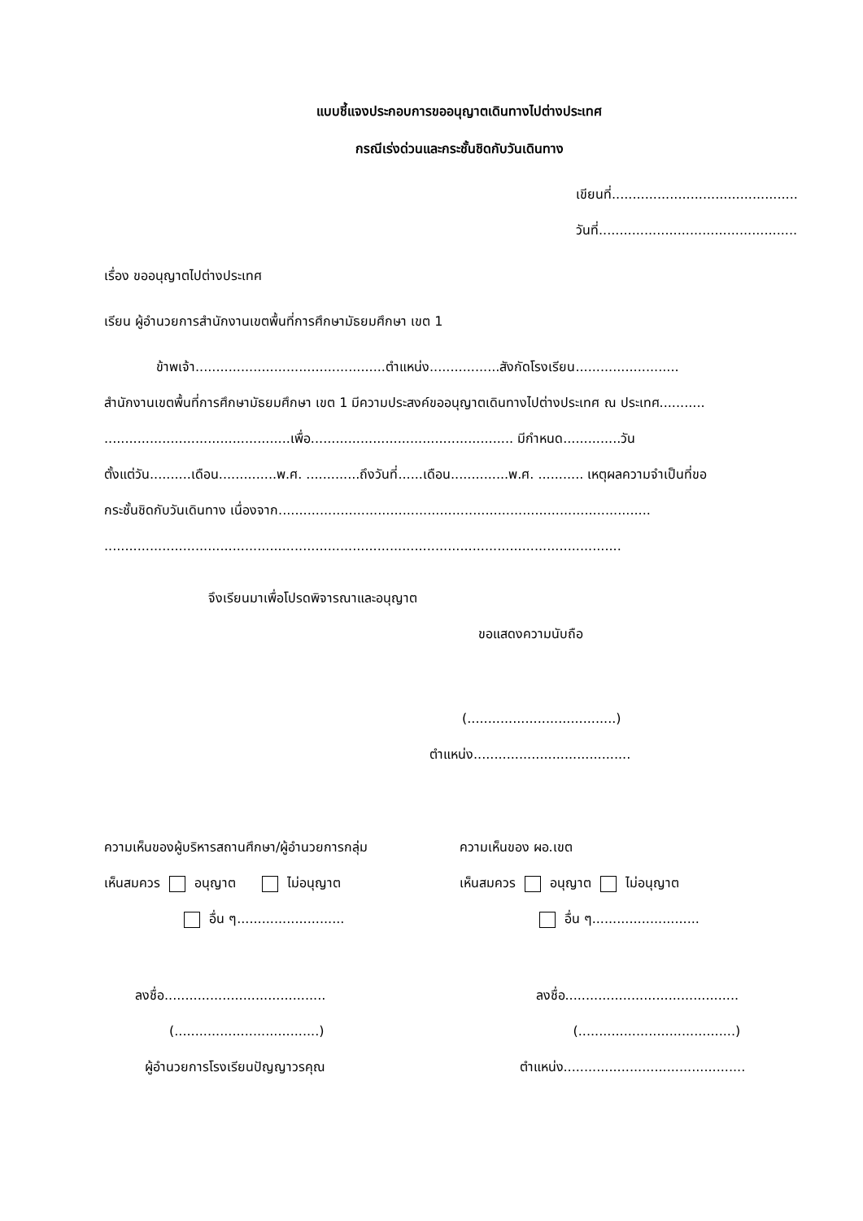แบบชี้แจงประกอบการขออนุญาตเดินทางไปต่างประเทศ
กรณีเร่งด่วนและกระชั้นชิดกับวันเดินทาง
เขียนที่.............................................
วันที่................................................
เรื่อง ขออนุญาตไปต่างประเทศ
เรียน ผู้อำนวยการสำนักงานเขตพื้นที่การศึกษามัธยมศึกษา เขต 1
ข้าพเจ้า..............................................ตำแหน่ง.................สังกัดโรงเรียน.........................
สำนักงานเขตพื้นที่การศึกษามัธยมศึกษา เขต 1 มีความประสงค์ขออนุญาตเดินทางไปต่างประเทศ ณ ประเทศ...........
.............................................เพื่อ................................................. มีกำหนด..............วัน
ตั้งแต่วัน..........เดือน..............พ.ศ. .............ถึงวันที่......เดือน..............พ.ศ. ........... เหตุผลความจำเป็นที่ขอ
กระชั้นชิดกับวันเดินทาง เนื่องจาก..........................................................................................
.............................................................................................................................
จึงเรียนมาเพื่อโปรดพิจารณาและอนุญาต
ขอแสดงความนับถือ
(....................................)
ตำแหน่ง......................................
ความเห็นของผู้บริหารสถานศึกษา/ผู้อำนวยการกลุ่ม
เห็นสมควร อนุญาต ไม่อนุญาต
อื่น ๆ..........................
ลงชื่อ.......................................
(...................................)
ผู้อำนวยการโรงเรียนปัญญาวรคุณ
ความเห็นของ ผอ.เขต
เห็นสมควร อนุญาต ไม่อนุญาต
อื่น ๆ..........................
ลงชื่อ..........................................
(......................................)
ตำแหน่ง............................................